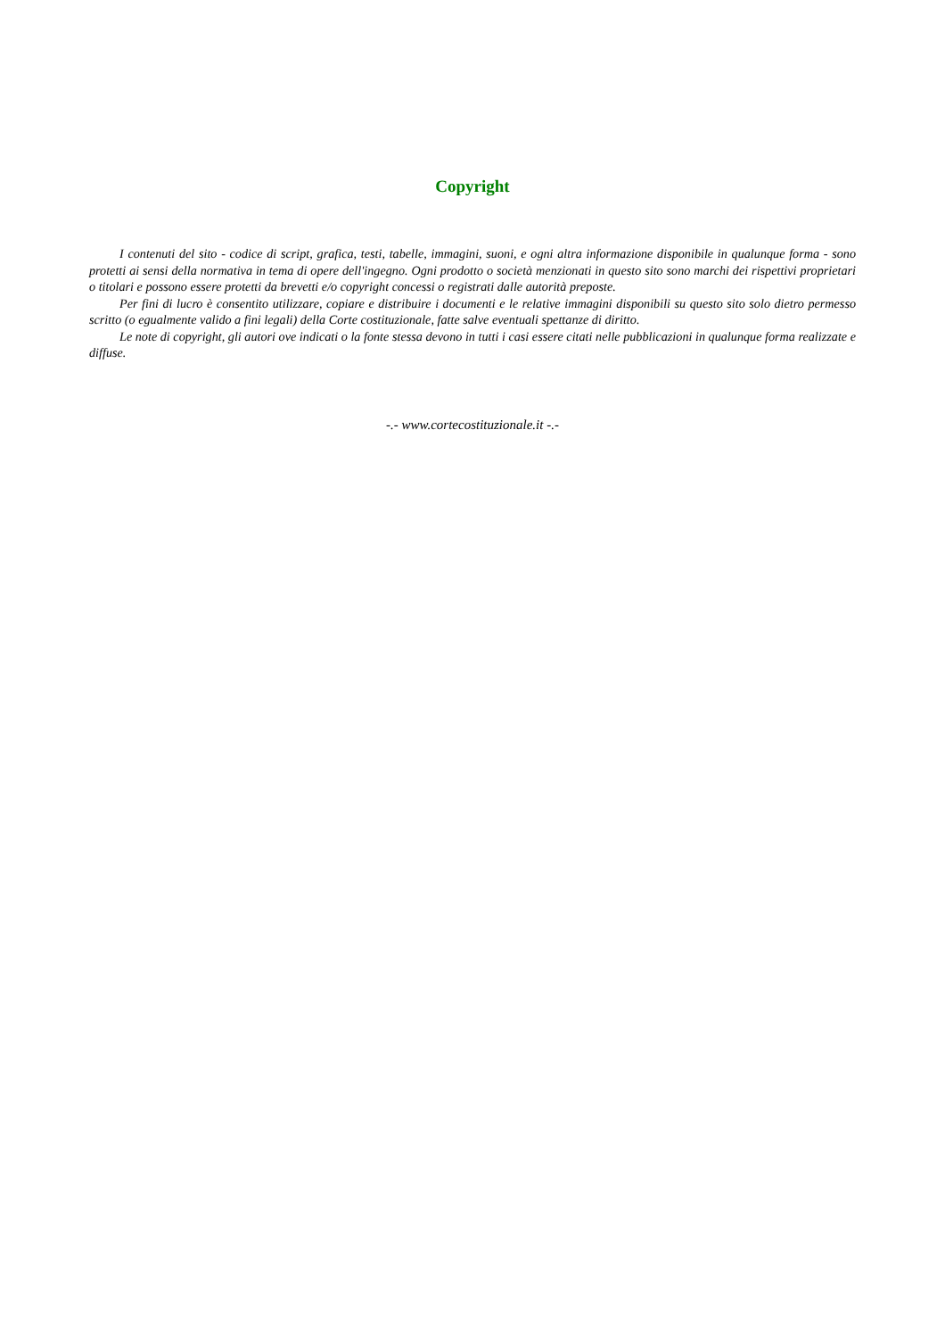Copyright
I contenuti del sito - codice di script, grafica, testi, tabelle, immagini, suoni, e ogni altra informazione disponibile in qualunque forma - sono protetti ai sensi della normativa in tema di opere dell'ingegno. Ogni prodotto o società menzionati in questo sito sono marchi dei rispettivi proprietari o titolari e possono essere protetti da brevetti e/o copyright concessi o registrati dalle autorità preposte.
Per fini di lucro è consentito utilizzare, copiare e distribuire i documenti e le relative immagini disponibili su questo sito solo dietro permesso scritto (o egualmente valido a fini legali) della Corte costituzionale, fatte salve eventuali spettanze di diritto.
Le note di copyright, gli autori ove indicati o la fonte stessa devono in tutti i casi essere citati nelle pubblicazioni in qualunque forma realizzate e diffuse.
-.- www.cortecostituzionale.it -.-